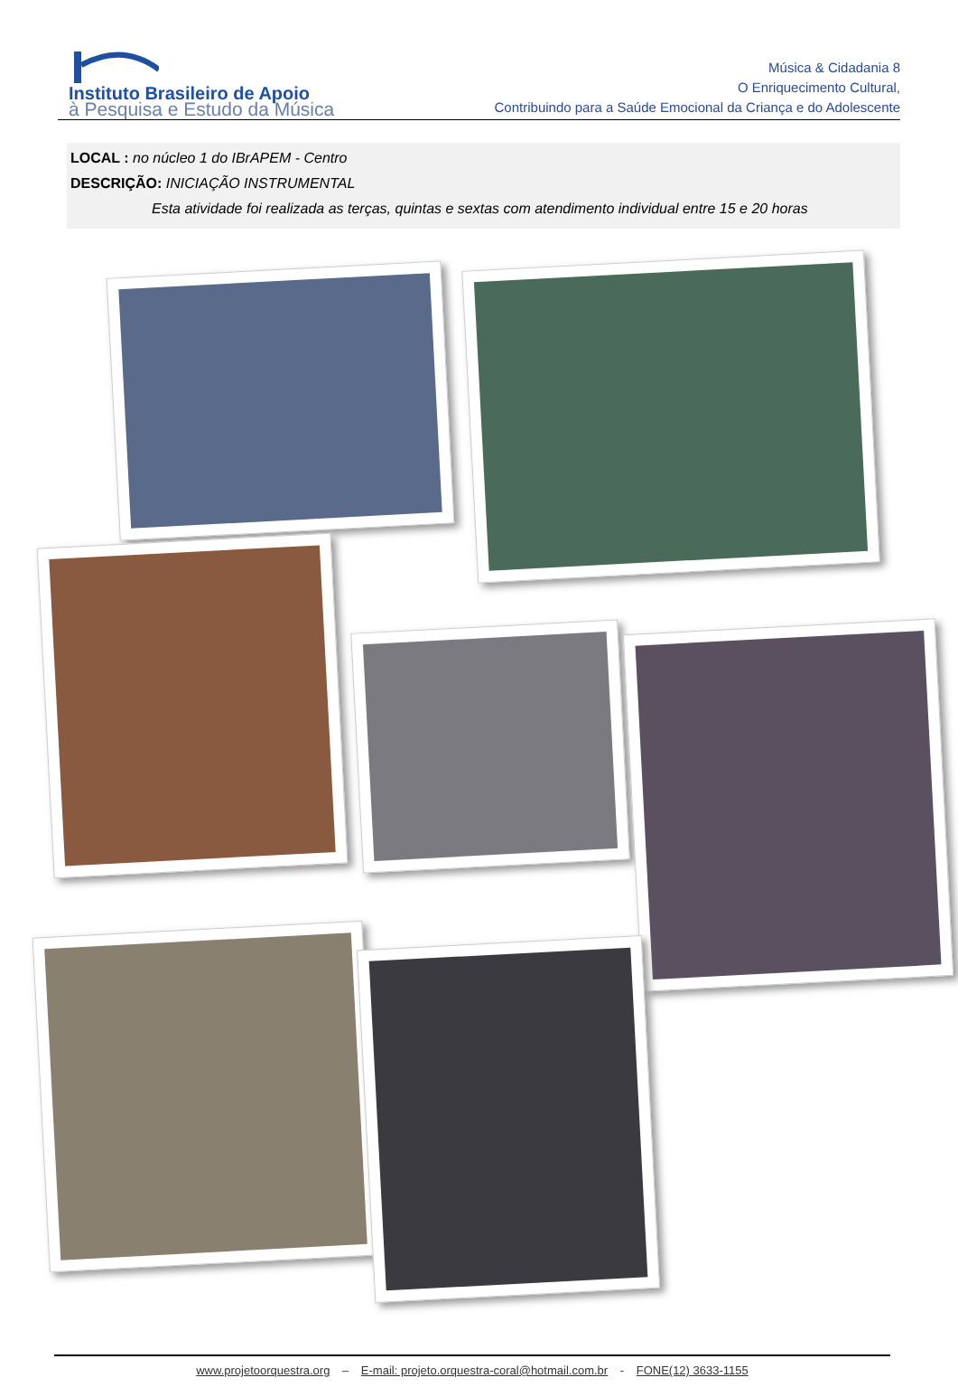Instituto Brasileiro de Apoio
à Pesquisa e Estudo da Música
Música & Cidadania 8
O Enriquecimento Cultural,
Contribuindo para a Saúde Emocional da Criança e do Adolescente
LOCAL : no núcleo 1 do IBrAPEM - Centro
DESCRIÇÃO: INICIAÇÃO INSTRUMENTAL
Esta atividade foi realizada as terças, quintas e sextas com atendimento individual entre 15 e 20 horas
www.projetoorquestra.org – E-mail: projeto.orquestra-coral@hotmail.com.br - FONE(12) 3633-1155